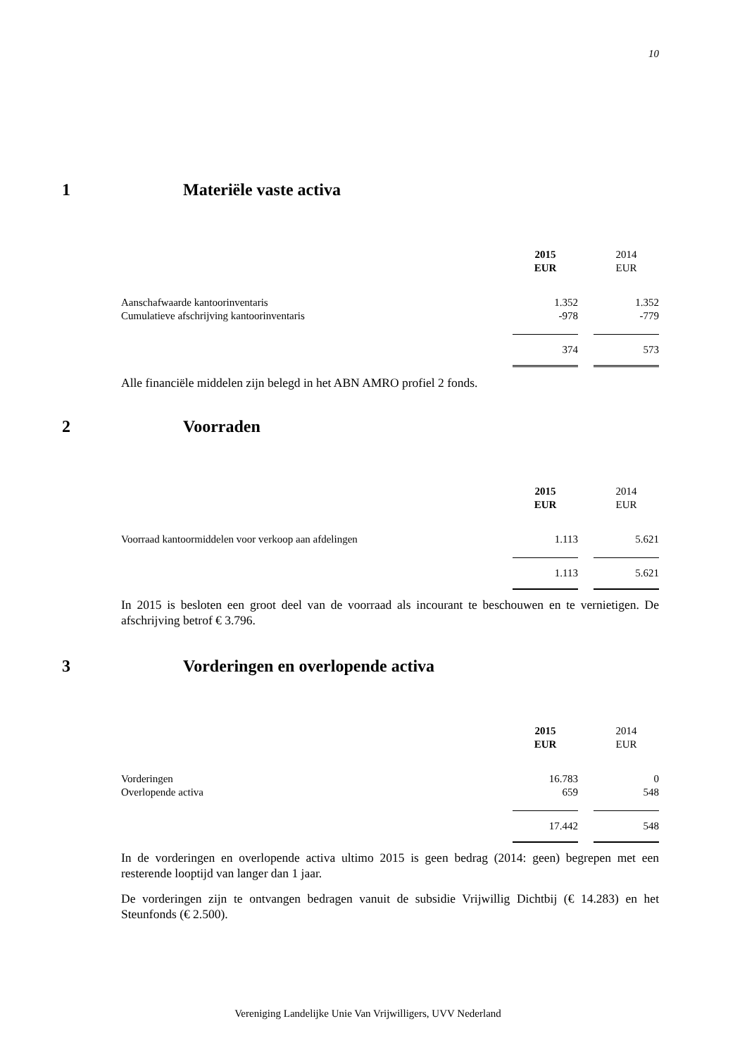10
1 Materiële vaste activa
| | 2015 EUR | | 2014 EUR |
| Aanschafwaarde kantoorinventaris | 1.352 | | 1.352 |
| Cumulatieve afschrijving kantoorinventaris | -978 | | -779 |
| | 374 | | 573 |
Alle financiële middelen zijn belegd in het ABN AMRO profiel 2 fonds.
2 Voorraden
| | 2015 EUR | | 2014 EUR |
| Voorraad kantoormiddelen voor verkoop aan afdelingen | 1.113 | | 5.621 |
| | 1.113 | | 5.621 |
In 2015 is besloten een groot deel van de voorraad als incourant te beschouwen en te vernietigen. De afschrijving betrof € 3.796.
3 Vorderingen en overlopende activa
| | 2015 EUR | | 2014 EUR |
| Vorderingen | 16.783 | | 0 |
| Overlopende activa | 659 | | 548 |
| | 17.442 | | 548 |
In de vorderingen en overlopende activa ultimo 2015 is geen bedrag (2014: geen) begrepen met een resterende looptijd van langer dan 1 jaar.
De vorderingen zijn te ontvangen bedragen vanuit de subsidie Vrijwillig Dichtbij (€ 14.283) en het Steunfonds (€ 2.500).
Vereniging Landelijke Unie Van Vrijwilligers, UVV Nederland